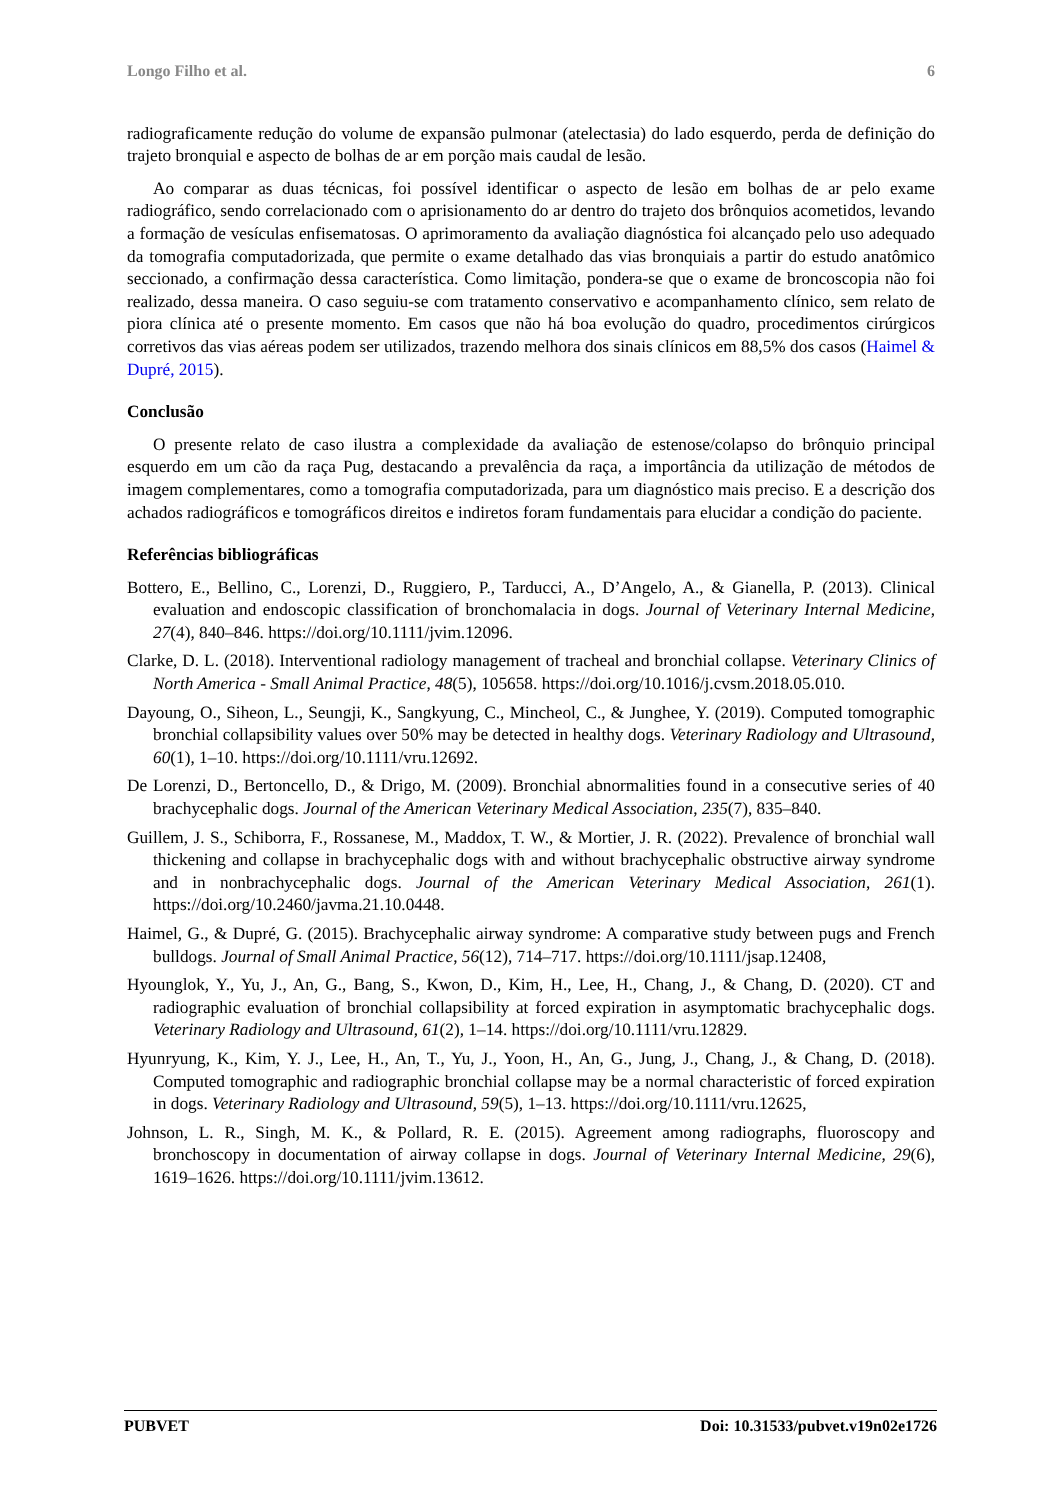Longo Filho et al. 6
radiograficamente redução do volume de expansão pulmonar (atelectasia) do lado esquerdo, perda de definição do trajeto bronquial e aspecto de bolhas de ar em porção mais caudal de lesão.
Ao comparar as duas técnicas, foi possível identificar o aspecto de lesão em bolhas de ar pelo exame radiográfico, sendo correlacionado com o aprisionamento do ar dentro do trajeto dos brônquios acometidos, levando a formação de vesículas enfisematosas. O aprimoramento da avaliação diagnóstica foi alcançado pelo uso adequado da tomografia computadorizada, que permite o exame detalhado das vias bronquiais a partir do estudo anatômico seccionado, a confirmação dessa característica. Como limitação, pondera-se que o exame de broncoscopia não foi realizado, dessa maneira. O caso seguiu-se com tratamento conservativo e acompanhamento clínico, sem relato de piora clínica até o presente momento. Em casos que não há boa evolução do quadro, procedimentos cirúrgicos corretivos das vias aéreas podem ser utilizados, trazendo melhora dos sinais clínicos em 88,5% dos casos (Haimel & Dupré, 2015).
Conclusão
O presente relato de caso ilustra a complexidade da avaliação de estenose/colapso do brônquio principal esquerdo em um cão da raça Pug, destacando a prevalência da raça, a importância da utilização de métodos de imagem complementares, como a tomografia computadorizada, para um diagnóstico mais preciso. E a descrição dos achados radiográficos e tomográficos direitos e indiretos foram fundamentais para elucidar a condição do paciente.
Referências bibliográficas
Bottero, E., Bellino, C., Lorenzi, D., Ruggiero, P., Tarducci, A., D’Angelo, A., & Gianella, P. (2013). Clinical evaluation and endoscopic classification of bronchomalacia in dogs. Journal of Veterinary Internal Medicine, 27(4), 840–846. https://doi.org/10.1111/jvim.12096.
Clarke, D. L. (2018). Interventional radiology management of tracheal and bronchial collapse. Veterinary Clinics of North America - Small Animal Practice, 48(5), 105658. https://doi.org/10.1016/j.cvsm.2018.05.010.
Dayoung, O., Siheon, L., Seungji, K., Sangkyung, C., Mincheol, C., & Junghee, Y. (2019). Computed tomographic bronchial collapsibility values over 50% may be detected in healthy dogs. Veterinary Radiology and Ultrasound, 60(1), 1–10. https://doi.org/10.1111/vru.12692.
De Lorenzi, D., Bertoncello, D., & Drigo, M. (2009). Bronchial abnormalities found in a consecutive series of 40 brachycephalic dogs. Journal of the American Veterinary Medical Association, 235(7), 835–840.
Guillem, J. S., Schiborra, F., Rossanese, M., Maddox, T. W., & Mortier, J. R. (2022). Prevalence of bronchial wall thickening and collapse in brachycephalic dogs with and without brachycephalic obstructive airway syndrome and in nonbrachycephalic dogs. Journal of the American Veterinary Medical Association, 261(1). https://doi.org/10.2460/javma.21.10.0448.
Haimel, G., & Dupré, G. (2015). Brachycephalic airway syndrome: A comparative study between pugs and French bulldogs. Journal of Small Animal Practice, 56(12), 714–717. https://doi.org/10.1111/jsap.12408,
Hyounglok, Y., Yu, J., An, G., Bang, S., Kwon, D., Kim, H., Lee, H., Chang, J., & Chang, D. (2020). CT and radiographic evaluation of bronchial collapsibility at forced expiration in asymptomatic brachycephalic dogs. Veterinary Radiology and Ultrasound, 61(2), 1–14. https://doi.org/10.1111/vru.12829.
Hyunryung, K., Kim, Y. J., Lee, H., An, T., Yu, J., Yoon, H., An, G., Jung, J., Chang, J., & Chang, D. (2018). Computed tomographic and radiographic bronchial collapse may be a normal characteristic of forced expiration in dogs. Veterinary Radiology and Ultrasound, 59(5), 1–13. https://doi.org/10.1111/vru.12625,
Johnson, L. R., Singh, M. K., & Pollard, R. E. (2015). Agreement among radiographs, fluoroscopy and bronchoscopy in documentation of airway collapse in dogs. Journal of Veterinary Internal Medicine, 29(6), 1619–1626. https://doi.org/10.1111/jvim.13612.
PUBVET Doi: 10.31533/pubvet.v19n02e1726